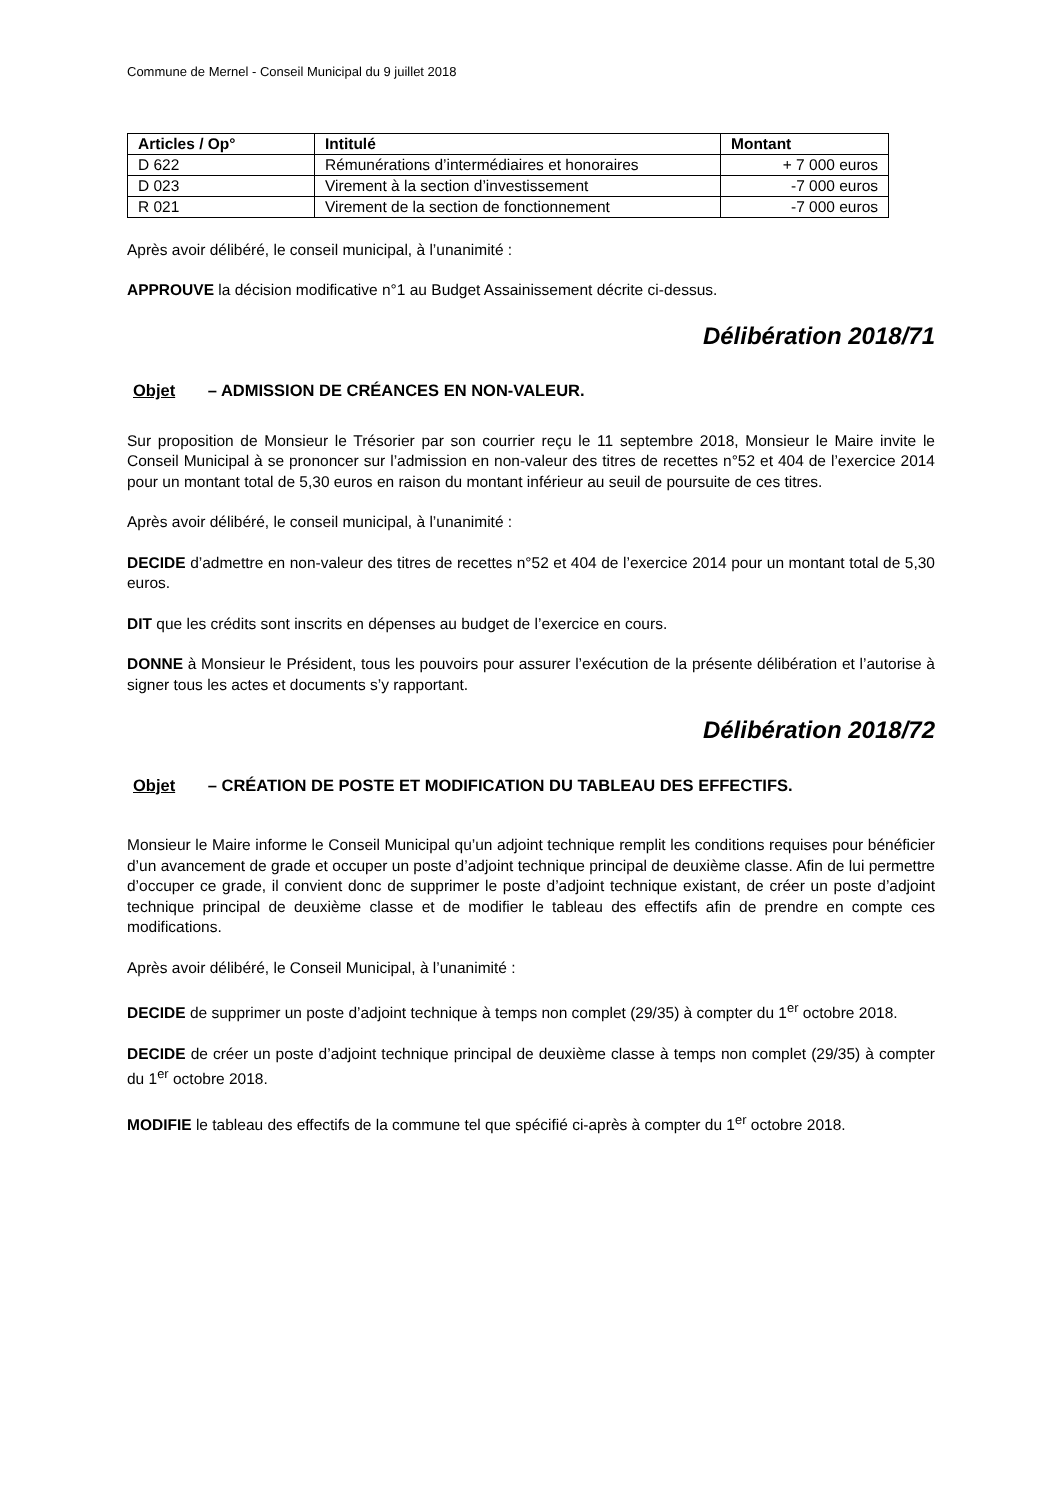Commune de Mernel - Conseil Municipal du 9 juillet 2018
| Articles / Op° | Intitulé | Montant |
| --- | --- | --- |
| D 622 | Rémunérations d’intermédiaires et honoraires | + 7 000 euros |
| D 023 | Virement à la section d’investissement | -7 000 euros |
| R 021 | Virement de la section de fonctionnement | -7 000 euros |
Après avoir délibéré, le conseil municipal, à l’unanimité :
APPROUVE la décision modificative n°1 au Budget Assainissement décrite ci-dessus.
Délibération 2018/71
Objet – ADMISSION DE CRÉANCES EN NON-VALEUR.
Sur proposition de Monsieur le Trésorier par son courrier reçu le 11 septembre 2018, Monsieur le Maire invite le Conseil Municipal à se prononcer sur l’admission en non-valeur des titres de recettes n°52 et 404 de l’exercice 2014 pour un montant total de 5,30 euros en raison du montant inférieur au seuil de poursuite de ces titres.
Après avoir délibéré, le conseil municipal, à l’unanimité :
DECIDE d’admettre en non-valeur des titres de recettes n°52 et 404 de l’exercice 2014 pour un montant total de 5,30 euros.
DIT que les crédits sont inscrits en dépenses au budget de l’exercice en cours.
DONNE à Monsieur le Président, tous les pouvoirs pour assurer l’exécution de la présente délibération et l’autorise à signer tous les actes et documents s’y rapportant.
Délibération 2018/72
Objet – CRÉATION DE POSTE ET MODIFICATION DU TABLEAU DES EFFECTIFS.
Monsieur le Maire informe le Conseil Municipal qu’un adjoint technique remplit les conditions requises pour bénéficier d’un avancement de grade et occuper un poste d’adjoint technique principal de deuxième classe. Afin de lui permettre d’occuper ce grade, il convient donc de supprimer le poste d’adjoint technique existant, de créer un poste d’adjoint technique principal de deuxième classe et de modifier le tableau des effectifs afin de prendre en compte ces modifications.
Après avoir délibéré, le Conseil Municipal, à l’unanimité :
DECIDE de supprimer un poste d’adjoint technique à temps non complet (29/35) à compter du 1<sup>er</sup> octobre 2018.
DECIDE de créer un poste d’adjoint technique principal de deuxième classe à temps non complet (29/35) à compter du 1<sup>er</sup> octobre 2018.
MODIFIE le tableau des effectifs de la commune tel que spécifié ci-après à compter du 1<sup>er</sup> octobre 2018.